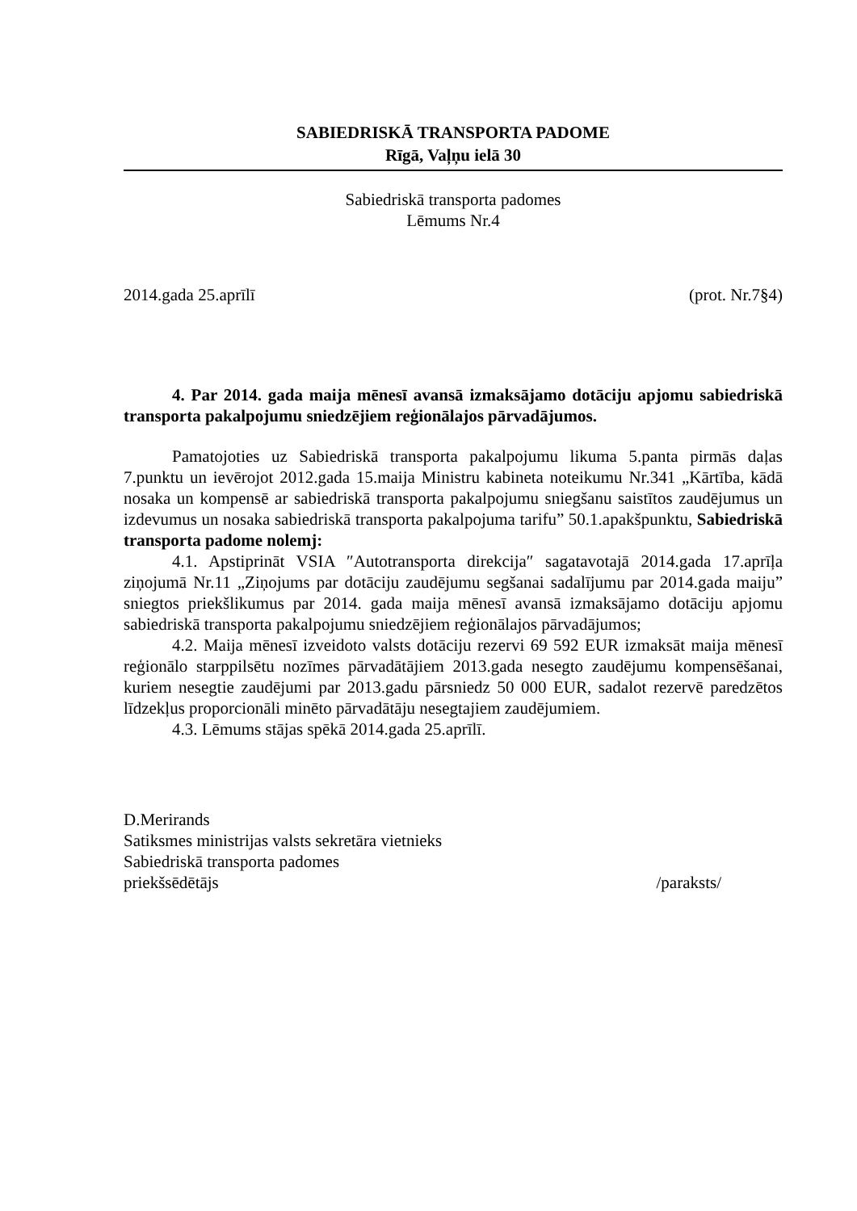SABIEDRISKĀ TRANSPORTA PADOME
Rīgā, Vaļņu ielā 30
Sabiedriskā transporta padomes
Lēmums Nr.4
2014.gada 25.aprīlī (prot. Nr.7§4)
4. Par 2014. gada maija mēnesī avansā izmaksājamo dotāciju apjomu sabiedriskā transporta pakalpojumu sniedzējiem reģionālajos pārvadājumos.
Pamatojoties uz Sabiedriskā transporta pakalpojumu likuma 5.panta pirmās daļas 7.punktu un ievērojot 2012.gada 15.maija Ministru kabineta noteikumu Nr.341 „Kārtība, kādā nosaka un kompensē ar sabiedriskā transporta pakalpojumu sniegšanu saistītos zaudējumus un izdevumus un nosaka sabiedriskā transporta pakalpojuma tarifu” 50.1.apakšpunktu, Sabiedriskā transporta padome nolemj:
4.1. Apstiprināt VSIA ″Autotransporta direkcija″ sagatavotajā 2014.gada 17.aprīļa ziņojumā Nr.11 „Ziņojums par dotāciju zaudējumu segšanai sadalījumu par 2014.gada maiju” sniegtos priekšlikumus par 2014. gada maija mēnesī avansā izmaksājamo dotāciju apjomu sabiedriskā transporta pakalpojumu sniedzējiem reģionālajos pārvadājumos;
4.2. Maija mēnesī izveidoto valsts dotāciju rezervi 69 592 EUR izmaksāt maija mēnesī reģionālo starppilsētu nozīmes pārvadātājiem 2013.gada nesegto zaudējumu kompensēšanai, kuriem nesegtie zaudējumi par 2013.gadu pārsniedz 50 000 EUR, sadalot rezervē paredzētos līdzekļus proporcionāli minēto pārvadātāju nesegtajiem zaudējumiem.
4.3. Lēmums stājas spēkā 2014.gada 25.aprīlī.
D.Merirands
Satiksmes ministrijas valsts sekretāra vietnieks
Sabiedriskā transporta padomes
priekšsēdētājs /paraksts/